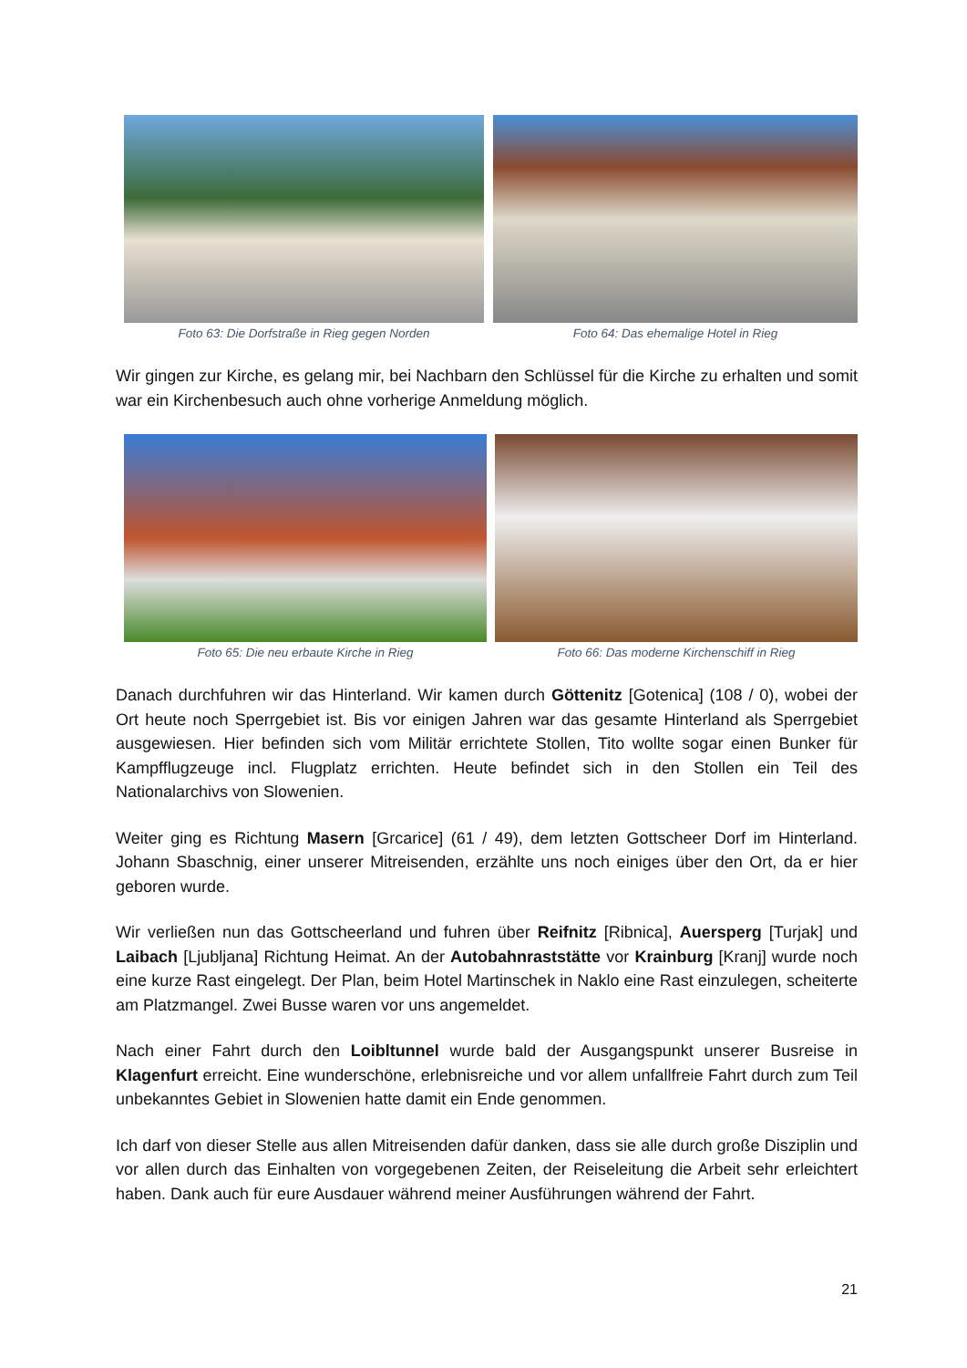Foto 63: Die Dorfstraße in Rieg gegen Norden
Foto 64: Das ehemalige Hotel in Rieg
Wir gingen zur Kirche, es gelang mir, bei Nachbarn den Schlüssel für die Kirche zu erhalten und somit war ein Kirchenbesuch auch ohne vorherige Anmeldung möglich.
Foto 65: Die neu erbaute Kirche in Rieg Foto 66: Das moderne Kirchenschiff in Rieg
Danach durchfuhren wir das Hinterland. Wir kamen durch Göttenitz [Gotenica] (108 / 0), wobei der Ort heute noch Sperrgebiet ist. Bis vor einigen Jahren war das gesamte Hinterland als Sperrgebiet ausgewiesen. Hier befinden sich vom Militär errichtete Stollen, Tito wollte sogar einen Bunker für Kampfflugzeuge incl. Flugplatz errichten. Heute befindet sich in den Stollen ein Teil des Nationalarchivs von Slowenien.
Weiter ging es Richtung Masern [Grcarice] (61 / 49), dem letzten Gottscheer Dorf im Hinterland. Johann Sbaschnig, einer unserer Mitreisenden, erzählte uns noch einiges über den Ort, da er hier geboren wurde.
Wir verließen nun das Gottscheerland und fuhren über Reifnitz [Ribnica], Auersperg [Turjak] und Laibach [Ljubljana] Richtung Heimat. An der Autobahnraststätte vor Krainburg [Kranj] wurde noch eine kurze Rast eingelegt. Der Plan, beim Hotel Martinschek in Naklo eine Rast einzulegen, scheiterte am Platzmangel. Zwei Busse waren vor uns angemeldet.
Nach einer Fahrt durch den Loibltunnel wurde bald der Ausgangspunkt unserer Busreise in Klagenfurt erreicht. Eine wunderschöne, erlebnisreiche und vor allem unfallfreie Fahrt durch zum Teil unbekanntes Gebiet in Slowenien hatte damit ein Ende genommen.
Ich darf von dieser Stelle aus allen Mitreisenden dafür danken, dass sie alle durch große Disziplin und vor allen durch das Einhalten von vorgegebenen Zeiten, der Reiseleitung die Arbeit sehr erleichtert haben. Dank auch für eure Ausdauer während meiner Ausführungen während der Fahrt.
21